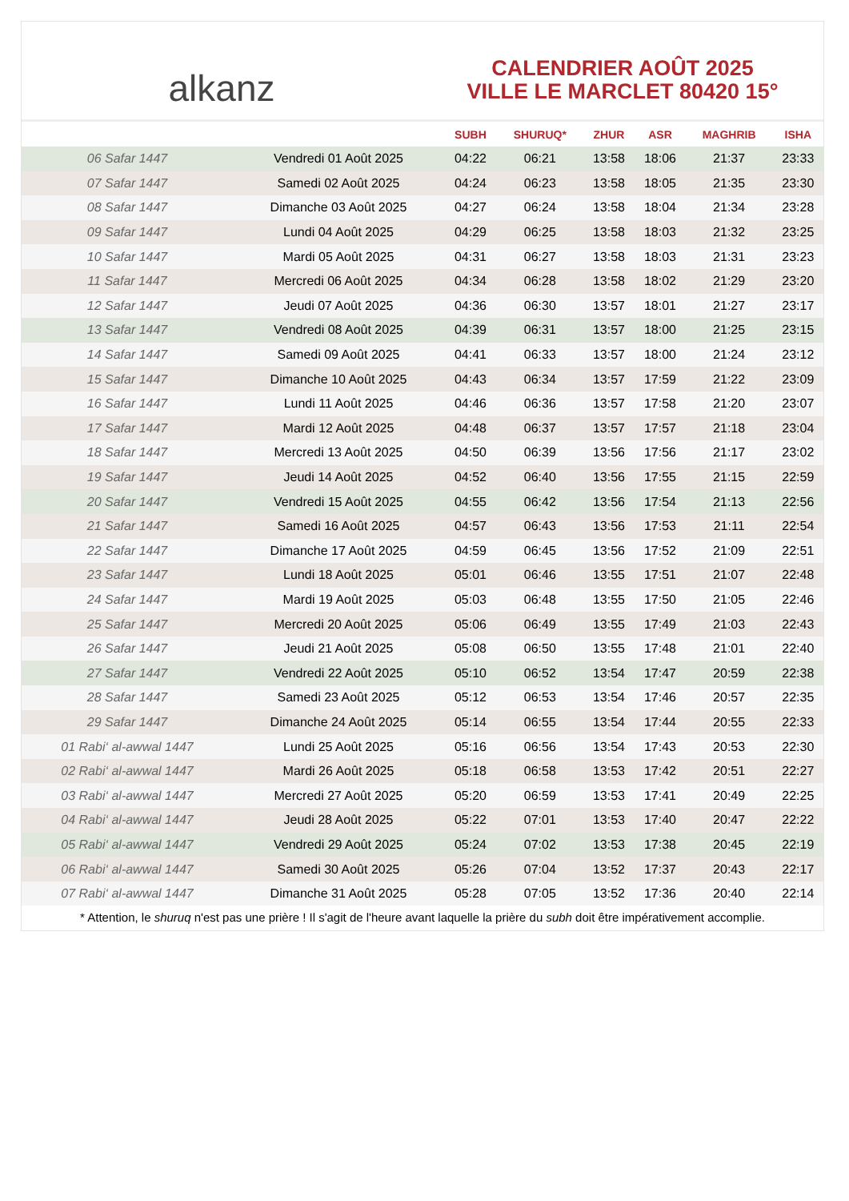alkanz
CALENDRIER AOÛT 2025
VILLE LE MARCLET 80420 15°
| | | SUBH | SHURUQ* | ZHUR | ASR | MAGHRIB | ISHA |
| --- | --- | --- | --- | --- | --- | --- | --- |
| 06 Safar 1447 | Vendredi 01 Août 2025 | 04:22 | 06:21 | 13:58 | 18:06 | 21:37 | 23:33 |
| 07 Safar 1447 | Samedi 02 Août 2025 | 04:24 | 06:23 | 13:58 | 18:05 | 21:35 | 23:30 |
| 08 Safar 1447 | Dimanche 03 Août 2025 | 04:27 | 06:24 | 13:58 | 18:04 | 21:34 | 23:28 |
| 09 Safar 1447 | Lundi 04 Août 2025 | 04:29 | 06:25 | 13:58 | 18:03 | 21:32 | 23:25 |
| 10 Safar 1447 | Mardi 05 Août 2025 | 04:31 | 06:27 | 13:58 | 18:03 | 21:31 | 23:23 |
| 11 Safar 1447 | Mercredi 06 Août 2025 | 04:34 | 06:28 | 13:58 | 18:02 | 21:29 | 23:20 |
| 12 Safar 1447 | Jeudi 07 Août 2025 | 04:36 | 06:30 | 13:57 | 18:01 | 21:27 | 23:17 |
| 13 Safar 1447 | Vendredi 08 Août 2025 | 04:39 | 06:31 | 13:57 | 18:00 | 21:25 | 23:15 |
| 14 Safar 1447 | Samedi 09 Août 2025 | 04:41 | 06:33 | 13:57 | 18:00 | 21:24 | 23:12 |
| 15 Safar 1447 | Dimanche 10 Août 2025 | 04:43 | 06:34 | 13:57 | 17:59 | 21:22 | 23:09 |
| 16 Safar 1447 | Lundi 11 Août 2025 | 04:46 | 06:36 | 13:57 | 17:58 | 21:20 | 23:07 |
| 17 Safar 1447 | Mardi 12 Août 2025 | 04:48 | 06:37 | 13:57 | 17:57 | 21:18 | 23:04 |
| 18 Safar 1447 | Mercredi 13 Août 2025 | 04:50 | 06:39 | 13:56 | 17:56 | 21:17 | 23:02 |
| 19 Safar 1447 | Jeudi 14 Août 2025 | 04:52 | 06:40 | 13:56 | 17:55 | 21:15 | 22:59 |
| 20 Safar 1447 | Vendredi 15 Août 2025 | 04:55 | 06:42 | 13:56 | 17:54 | 21:13 | 22:56 |
| 21 Safar 1447 | Samedi 16 Août 2025 | 04:57 | 06:43 | 13:56 | 17:53 | 21:11 | 22:54 |
| 22 Safar 1447 | Dimanche 17 Août 2025 | 04:59 | 06:45 | 13:56 | 17:52 | 21:09 | 22:51 |
| 23 Safar 1447 | Lundi 18 Août 2025 | 05:01 | 06:46 | 13:55 | 17:51 | 21:07 | 22:48 |
| 24 Safar 1447 | Mardi 19 Août 2025 | 05:03 | 06:48 | 13:55 | 17:50 | 21:05 | 22:46 |
| 25 Safar 1447 | Mercredi 20 Août 2025 | 05:06 | 06:49 | 13:55 | 17:49 | 21:03 | 22:43 |
| 26 Safar 1447 | Jeudi 21 Août 2025 | 05:08 | 06:50 | 13:55 | 17:48 | 21:01 | 22:40 |
| 27 Safar 1447 | Vendredi 22 Août 2025 | 05:10 | 06:52 | 13:54 | 17:47 | 20:59 | 22:38 |
| 28 Safar 1447 | Samedi 23 Août 2025 | 05:12 | 06:53 | 13:54 | 17:46 | 20:57 | 22:35 |
| 29 Safar 1447 | Dimanche 24 Août 2025 | 05:14 | 06:55 | 13:54 | 17:44 | 20:55 | 22:33 |
| 01 Rabi‘ al-awwal 1447 | Lundi 25 Août 2025 | 05:16 | 06:56 | 13:54 | 17:43 | 20:53 | 22:30 |
| 02 Rabi‘ al-awwal 1447 | Mardi 26 Août 2025 | 05:18 | 06:58 | 13:53 | 17:42 | 20:51 | 22:27 |
| 03 Rabi‘ al-awwal 1447 | Mercredi 27 Août 2025 | 05:20 | 06:59 | 13:53 | 17:41 | 20:49 | 22:25 |
| 04 Rabi‘ al-awwal 1447 | Jeudi 28 Août 2025 | 05:22 | 07:01 | 13:53 | 17:40 | 20:47 | 22:22 |
| 05 Rabi‘ al-awwal 1447 | Vendredi 29 Août 2025 | 05:24 | 07:02 | 13:53 | 17:38 | 20:45 | 22:19 |
| 06 Rabi‘ al-awwal 1447 | Samedi 30 Août 2025 | 05:26 | 07:04 | 13:52 | 17:37 | 20:43 | 22:17 |
| 07 Rabi‘ al-awwal 1447 | Dimanche 31 Août 2025 | 05:28 | 07:05 | 13:52 | 17:36 | 20:40 | 22:14 |
* Attention, le shuruq n'est pas une prière ! Il s'agit de l'heure avant laquelle la prière du subh doit être impérativement accomplie.